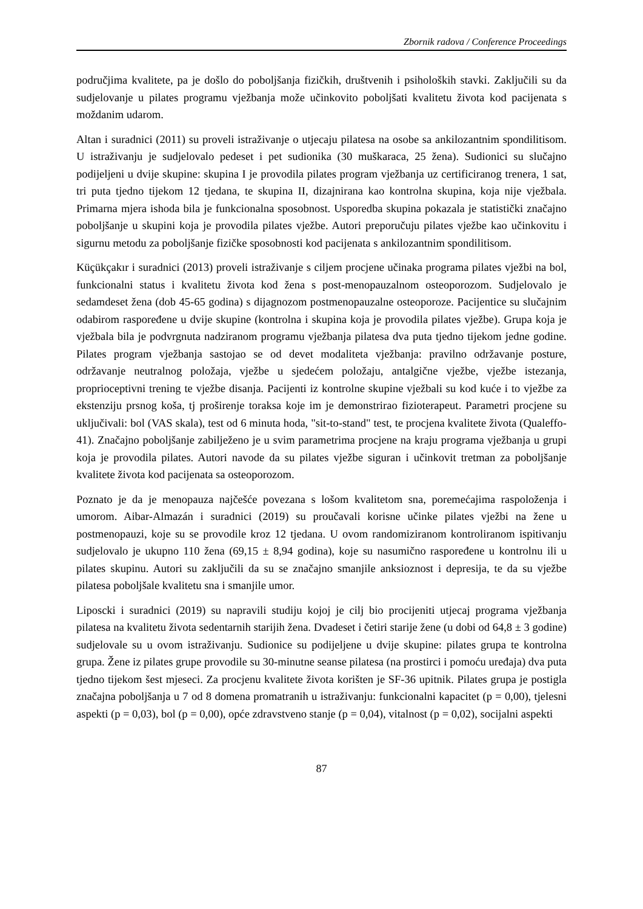Zbornik radova / Conference Proceedings
područjima kvalitete, pa je došlo do poboljšanja fizičkih, društvenih i psiholoških stavki. Zaključili su da sudjelovanje u pilates programu vježbanja može učinkovito poboljšati kvalitetu života kod pacijenata s moždanim udarom.
Altan i suradnici (2011) su proveli istraživanje o utjecaju pilatesa na osobe sa ankilozantnim spondilitisom. U istraživanju je sudjelovalo pedeset i pet sudionika (30 muškaraca, 25 žena). Sudionici su slučajno podijeljeni u dvije skupine: skupina I je provodila pilates program vježbanja uz certificiranog trenera, 1 sat, tri puta tjedno tijekom 12 tjedana, te skupina II, dizajnirana kao kontrolna skupina, koja nije vježbala. Primarna mjera ishoda bila je funkcionalna sposobnost. Usporedba skupina pokazala je statistički značajno poboljšanje u skupini koja je provodila pilates vježbe. Autori preporučuju pilates vježbe kao učinkovitu i sigurnu metodu za poboljšanje fizičke sposobnosti kod pacijenata s ankilozantnim spondilitisom.
Küçükçakır i suradnici (2013) proveli istraživanje s ciljem procjene učinaka programa pilates vježbi na bol, funkcionalni status i kvalitetu života kod žena s post-menopauzalnom osteoporozom. Sudjelovalo je sedamdeset žena (dob 45-65 godina) s dijagnozom postmenopauzalne osteoporoze. Pacijentice su slučajnim odabirom raspoređene u dvije skupine (kontrolna i skupina koja je provodila pilates vježbe). Grupa koja je vježbala bila je podvrgnuta nadziranom programu vježbanja pilatesa dva puta tjedno tijekom jedne godine. Pilates program vježbanja sastojao se od devet modaliteta vježbanja: pravilno održavanje posture, održavanje neutralnog položaja, vježbe u sjedećem položaju, antalgične vježbe, vježbe istezanja, proprioceptivni trening te vježbe disanja. Pacijenti iz kontrolne skupine vježbali su kod kuće i to vježbe za ekstenziju prsnog koša, tj proširenje toraksa koje im je demonstrirao fizioterapeut. Parametri procjene su uključivali: bol (VAS skala), test od 6 minuta hoda, "sit-to-stand" test, te procjena kvalitete života (Qualeffo-41). Značajno poboljšanje zabilježeno je u svim parametrima procjene na kraju programa vježbanja u grupi koja je provodila pilates. Autori navode da su pilates vježbe siguran i učinkovit tretman za poboljšanje kvalitete života kod pacijenata sa osteoporozom.
Poznato je da je menopauza najčešće povezana s lošom kvalitetom sna, poremećajima raspoloženja i umorom. Aibar-Almazán i suradnici (2019) su proučavali korisne učinke pilates vježbi na žene u postmenopauzi, koje su se provodile kroz 12 tjedana. U ovom randomiziranom kontroliranom ispitivanju sudjelovalo je ukupno 110 žena (69,15 ± 8,94 godina), koje su nasumično raspoređene u kontrolnu ili u pilates skupinu. Autori su zaključili da su se značajno smanjile anksioznost i depresija, te da su vježbe pilatesa poboljšale kvalitetu sna i smanjile umor.
Liposcki i suradnici (2019) su napravili studiju kojoj je cilj bio procijeniti utjecaj programa vježbanja pilatesa na kvalitetu života sedentarnih starijih žena. Dvadeset i četiri starije žene (u dobi od 64,8 ± 3 godine) sudjelovale su u ovom istraživanju. Sudionice su podijeljene u dvije skupine: pilates grupa te kontrolna grupa. Žene iz pilates grupe provodile su 30-minutne seanse pilatesa (na prostirci i pomoću uređaja) dva puta tjedno tijekom šest mjeseci. Za procjenu kvalitete života korišten je SF-36 upitnik. Pilates grupa je postigla značajna poboljšanja u 7 od 8 domena promatranih u istraživanju: funkcionalni kapacitet (p = 0,00), tjelesni aspekti (p = 0,03), bol (p = 0,00), opće zdravstveno stanje (p = 0,04), vitalnost (p = 0,02), socijalni aspekti
87